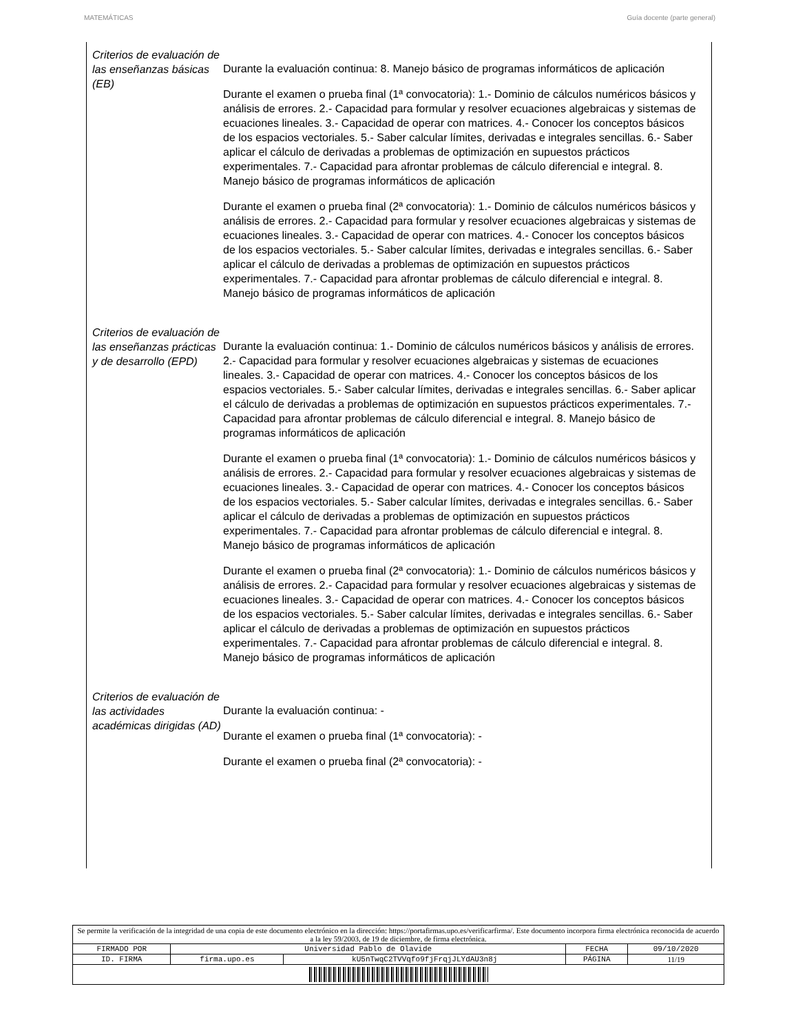MATEMÁTICAS Guía docente (parte general)
Criterios de evaluación de las enseñanzas básicas (EB)
Durante la evaluación continua: 8. Manejo básico de programas informáticos de aplicación
Durante el examen o prueba final (1ª convocatoria): 1.- Dominio de cálculos numéricos básicos y análisis de errores. 2.- Capacidad para formular y resolver ecuaciones algebraicas y sistemas de ecuaciones lineales. 3.- Capacidad de operar con matrices. 4.- Conocer los conceptos básicos de los espacios vectoriales. 5.- Saber calcular límites, derivadas e integrales sencillas. 6.- Saber aplicar el cálculo de derivadas a problemas de optimización en supuestos prácticos experimentales. 7.- Capacidad para afrontar problemas de cálculo diferencial e integral. 8. Manejo básico de programas informáticos de aplicación
Durante el examen o prueba final (2ª convocatoria): 1.- Dominio de cálculos numéricos básicos y análisis de errores. 2.- Capacidad para formular y resolver ecuaciones algebraicas y sistemas de ecuaciones lineales. 3.- Capacidad de operar con matrices. 4.- Conocer los conceptos básicos de los espacios vectoriales. 5.- Saber calcular límites, derivadas e integrales sencillas. 6.- Saber aplicar el cálculo de derivadas a problemas de optimización en supuestos prácticos experimentales. 7.- Capacidad para afrontar problemas de cálculo diferencial e integral. 8. Manejo básico de programas informáticos de aplicación
Criterios de evaluación de las enseñanzas prácticas y de desarrollo (EPD)
Durante la evaluación continua: 1.- Dominio de cálculos numéricos básicos y análisis de errores. 2.- Capacidad para formular y resolver ecuaciones algebraicas y sistemas de ecuaciones lineales. 3.- Capacidad de operar con matrices. 4.- Conocer los conceptos básicos de los espacios vectoriales. 5.- Saber calcular límites, derivadas e integrales sencillas. 6.- Saber aplicar el cálculo de derivadas a problemas de optimización en supuestos prácticos experimentales. 7.- Capacidad para afrontar problemas de cálculo diferencial e integral. 8. Manejo básico de programas informáticos de aplicación
Durante el examen o prueba final (1ª convocatoria): 1.- Dominio de cálculos numéricos básicos y análisis de errores. 2.- Capacidad para formular y resolver ecuaciones algebraicas y sistemas de ecuaciones lineales. 3.- Capacidad de operar con matrices. 4.- Conocer los conceptos básicos de los espacios vectoriales. 5.- Saber calcular límites, derivadas e integrales sencillas. 6.- Saber aplicar el cálculo de derivadas a problemas de optimización en supuestos prácticos experimentales. 7.- Capacidad para afrontar problemas de cálculo diferencial e integral. 8. Manejo básico de programas informáticos de aplicación
Durante el examen o prueba final (2ª convocatoria): 1.- Dominio de cálculos numéricos básicos y análisis de errores. 2.- Capacidad para formular y resolver ecuaciones algebraicas y sistemas de ecuaciones lineales. 3.- Capacidad de operar con matrices. 4.- Conocer los conceptos básicos de los espacios vectoriales. 5.- Saber calcular límites, derivadas e integrales sencillas. 6.- Saber aplicar el cálculo de derivadas a problemas de optimización en supuestos prácticos experimentales. 7.- Capacidad para afrontar problemas de cálculo diferencial e integral. 8. Manejo básico de programas informáticos de aplicación
Criterios de evaluación de las actividades académicas dirigidas (AD)
Durante la evaluación continua: -
Durante el examen o prueba final (1ª convocatoria): -
Durante el examen o prueba final (2ª convocatoria): -
| Se permite la verificación de la integridad de una copia de este documento electrónico en la dirección: https://portafirmas.upo.es/verificarfirma/. Este documento incorpora firma electrónica reconocida de acuerdo a la ley 59/2003, de 19 de diciembre, de firma electrónica. | | | | |
| FIRMADO POR | Universidad Pablo de Olavide | | FECHA | 09/10/2020 |
| ID. FIRMA | firma.upo.es | kU5nTwqC2TVVqfo9fjFrqjJLYdAU3n8j | PÁGINA | 11/19 |